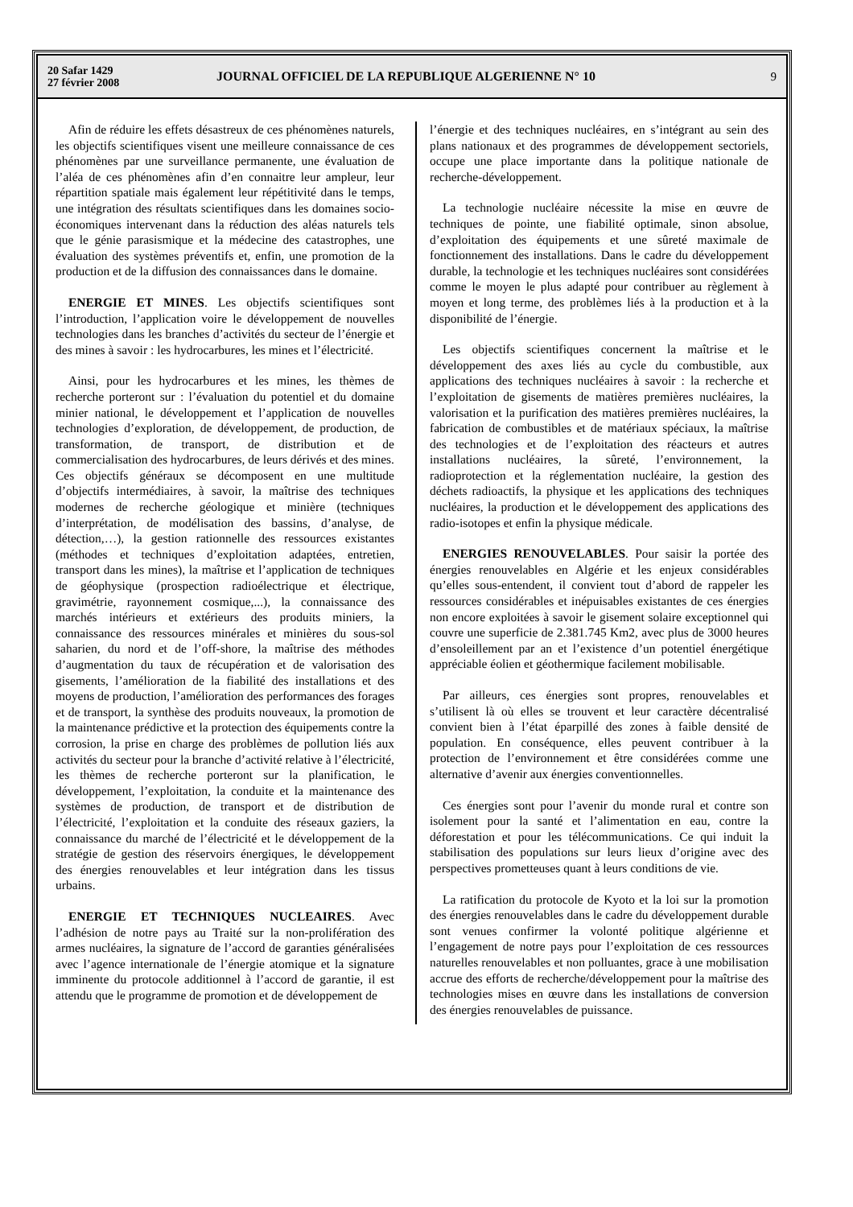20 Safar 1429
27 février 2008
JOURNAL OFFICIEL DE LA REPUBLIQUE ALGERIENNE N° 10
9
Afin de réduire les effets désastreux de ces phénomènes naturels, les objectifs scientifiques visent une meilleure connaissance de ces phénomènes par une surveillance permanente, une évaluation de l’aléa de ces phénomènes afin d’en connaitre leur ampleur, leur répartition spatiale mais également leur répétitivité dans le temps, une intégration des résultats scientifiques dans les domaines socio-économiques intervenant dans la réduction des aléas naturels tels que le génie parasismique et la médecine des catastrophes, une évaluation des systèmes préventifs et, enfin, une promotion de la production et de la diffusion des connaissances dans le domaine.
ENERGIE ET MINES. Les objectifs scientifiques sont l’introduction, l’application voire le développement de nouvelles technologies dans les branches d’activités du secteur de l’énergie et des mines à savoir : les hydrocarbures, les mines et l’électricité.
Ainsi, pour les hydrocarbures et les mines, les thèmes de recherche porteront sur : l’évaluation du potentiel et du domaine minier national, le développement et l’application de nouvelles technologies d’exploration, de développement, de production, de transformation, de transport, de distribution et de commercialisation des hydrocarbures, de leurs dérivés et des mines. Ces objectifs généraux se décomposent en une multitude d’objectifs intermédiaires, à savoir, la maîtrise des techniques modernes de recherche géologique et minière (techniques d’interprétation, de modélisation des bassins, d’analyse, de détection,…), la gestion rationnelle des ressources existantes (méthodes et techniques d’exploitation adaptées, entretien, transport dans les mines), la maîtrise et l’application de techniques de géophysique (prospection radioélectrique et électrique, gravimétrie, rayonnement cosmique,...), la connaissance des marchés intérieurs et extérieurs des produits miniers, la connaissance des ressources minérales et minières du sous-sol saharien, du nord et de l’off-shore, la maîtrise des méthodes d’augmentation du taux de récupération et de valorisation des gisements, l’amélioration de la fiabilité des installations et des moyens de production, l’amélioration des performances des forages et de transport, la synthèse des produits nouveaux, la promotion de la maintenance prédictive et la protection des équipements contre la corrosion, la prise en charge des problèmes de pollution liés aux activités du secteur pour la branche d’activité relative à l’électricité, les thèmes de recherche porteront sur la planification, le développement, l’exploitation, la conduite et la maintenance des systèmes de production, de transport et de distribution de l’électricité, l’exploitation et la conduite des réseaux gaziers, la connaissance du marché de l’électricité et le développement de la stratégie de gestion des réservoirs énergiques, le développement des énergies renouvelables et leur intégration dans les tissus urbains.
ENERGIE ET TECHNIQUES NUCLEAIRES. Avec l’adhésion de notre pays au Traité sur la non-prolifération des armes nucléaires, la signature de l’accord de garanties généralisées avec l’agence internationale de l’énergie atomique et la signature imminente du protocole additionnel à l’accord de garantie, il est attendu que le programme de promotion et de développement de
l’énergie et des techniques nucléaires, en s’intégrant au sein des plans nationaux et des programmes de développement sectoriels, occupe une place importante dans la politique nationale de recherche-développement.
La technologie nucléaire nécessite la mise en œuvre de techniques de pointe, une fiabilité optimale, sinon absolue, d’exploitation des équipements et une sûreté maximale de fonctionnement des installations. Dans le cadre du développement durable, la technologie et les techniques nucléaires sont considérées comme le moyen le plus adapté pour contribuer au règlement à moyen et long terme, des problèmes liés à la production et à la disponibilité de l’énergie.
Les objectifs scientifiques concernent la maîtrise et le développement des axes liés au cycle du combustible, aux applications des techniques nucléaires à savoir : la recherche et l’exploitation de gisements de matières premières nucléaires, la valorisation et la purification des matières premières nucléaires, la fabrication de combustibles et de matériaux spéciaux, la maîtrise des technologies et de l’exploitation des réacteurs et autres installations nucléaires, la sûreté, l’environnement, la radioprotection et la réglementation nucléaire, la gestion des déchets radioactifs, la physique et les applications des techniques nucléaires, la production et le développement des applications des radio-isotopes et enfin la physique médicale.
ENERGIES RENOUVELABLES. Pour saisir la portée des énergies renouvelables en Algérie et les enjeux considérables qu’elles sous-entendent, il convient tout d’abord de rappeler les ressources considérables et inépuisables existantes de ces énergies non encore exploitées à savoir le gisement solaire exceptionnel qui couvre une superficie de 2.381.745 Km2, avec plus de 3000 heures d’ensoleillement par an et l’existence d’un potentiel énergétique appréciable éolien et géothermique facilement mobilisable.
Par ailleurs, ces énergies sont propres, renouvelables et s’utilisent là où elles se trouvent et leur caractère décentralisé convient bien à l’état éparpillé des zones à faible densité de population. En conséquence, elles peuvent contribuer à la protection de l’environnement et être considérées comme une alternative d’avenir aux énergies conventionnelles.
Ces énergies sont pour l’avenir du monde rural et contre son isolement pour la santé et l’alimentation en eau, contre la déforestation et pour les télécommunications. Ce qui induit la stabilisation des populations sur leurs lieux d’origine avec des perspectives prometteuses quant à leurs conditions de vie.
La ratification du protocole de Kyoto et la loi sur la promotion des énergies renouvelables dans le cadre du développement durable sont venues confirmer la volonté politique algérienne et l’engagement de notre pays pour l’exploitation de ces ressources naturelles renouvelables et non polluantes, grace à une mobilisation accrue des efforts de recherche/développement pour la maîtrise des technologies mises en œuvre dans les installations de conversion des énergies renouvelables de puissance.